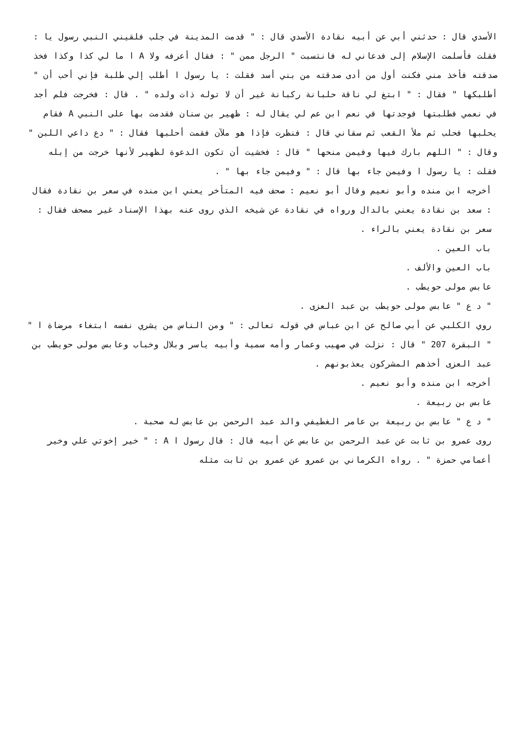الأسدي قال : حدثني أبي عن أبيه نقادة الأسدي قال : " قدمت المدينة في جلب فلقيني النبي رسول يا : فقلت فأسلمت الإسلام إلى فدعاني له فانتسبت " الرجل ممن " : فقال أعرفه ولا A ا ما لي كذا وكذا فخذ صدقته فأخذ مني فكنت أول من أدى صدقته من بني أسد فقلت : يا رسول ا أطلب إلي طلبة فإني أحب أن " أطلبكها " فقال : " ابتغ لي ناقة حلبانة ركبانة غير أن لا توله ذات ولده " . قال : فخرجت فلم أجد في نعمي فطلبتها فوجدتها في نعم ابن عم لي يقال له : ظهير بن سنان فقدمت بها على النبي A فقام يحلبها فحلب ثم ملأ القعب ثم سقاني قال : فنظرت فإذا هو ملآن فقمت أحلبها فقال : " دع داعي اللبن " وقال : " اللهم بارك فيها وفيمن منحها " قال : فخشيت أن تكون الدعوة لظهير لأنها خرجت من إبله فقلت : يا رسول ا وفيمن جاء بها قال : " وفيمن جاء بها " .
أخرجه ابن منده وأبو نعيم وقال أبو نعيم : صحف فيه المتأخر يعني ابن منده في سعر بن نقادة فقال : سعد بن نقادة يعني بالدال ورواه في نقادة عن شيخه الذي روى عنه بهذا الإسناد غير مصحف فقال : سعر بن نقادة يعني بالراء .
باب العين .
باب العين والألف .
عابس مولى حويطب .
" د ع " عابس مولى حويطب بن عبد العزى .
روي الكلبي عن أبي صالح عن ابن عباس في قوله تعالى : " ومن الناس من يشري نفسه ابتغاء مرضاة ا " " البقرة 207 " قال : نزلت في صهيب وعمار وأمه سمية وأبيه ياسر وبلال وخباب وعابس مولى حويطب بن عبد العزى أخذهم المشركون يعذبونهم .
أخرجه ابن منده وأبو نعيم .
عابس بن ربيعة .
" د ع " عابس بن ربيعة بن عامر الغطيفي والد عبد الرحمن بن عابس له صحبة .
روى عمرو بن ثابت عن عبد الرحمن بن عابس عن أبيه قال : قال رسول ا A : " خير إخوتي علي وخير أعمامي حمزة " . رواه الكرماني بن عمرو عن عمرو بن ثابت مثله